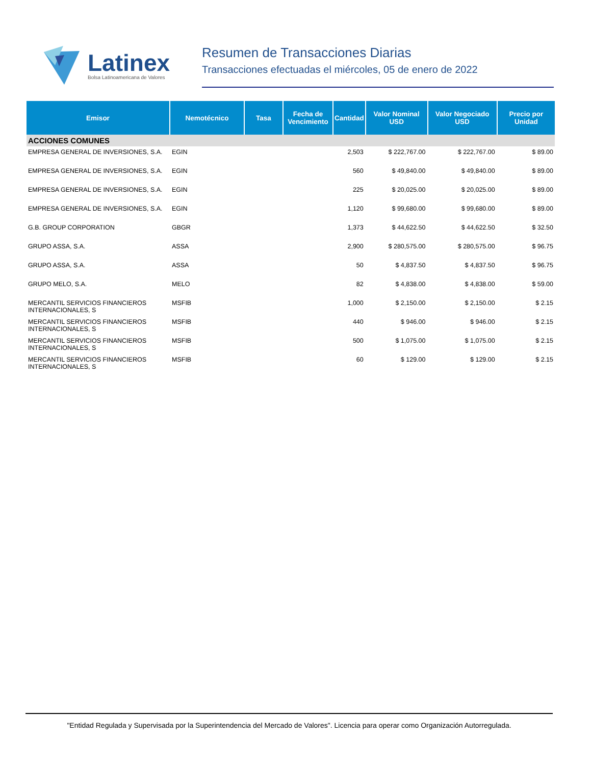Latinex
Bolsa Latinoamericana de Valores
Resumen de Transacciones Diarias
Transacciones efectuadas el miércoles, 05 de enero de 2022
| Emisor | Nemotécnico | Tasa | Fecha de Vencimiento | Cantidad | Valor Nominal USD | Valor Negociado USD | Precio por Unidad |
| --- | --- | --- | --- | --- | --- | --- | --- |
| ACCIONES COMUNES | | | | | | | |
| EMPRESA GENERAL DE INVERSIONES, S.A. | EGIN | | | 2,503 | $ 222,767.00 | $ 222,767.00 | $ 89.00 |
| EMPRESA GENERAL DE INVERSIONES, S.A. | EGIN | | | 560 | $ 49,840.00 | $ 49,840.00 | $ 89.00 |
| EMPRESA GENERAL DE INVERSIONES, S.A. | EGIN | | | 225 | $ 20,025.00 | $ 20,025.00 | $ 89.00 |
| EMPRESA GENERAL DE INVERSIONES, S.A. | EGIN | | | 1,120 | $ 99,680.00 | $ 99,680.00 | $ 89.00 |
| G.B. GROUP CORPORATION | GBGR | | | 1,373 | $ 44,622.50 | $ 44,622.50 | $ 32.50 |
| GRUPO ASSA, S.A. | ASSA | | | 2,900 | $ 280,575.00 | $ 280,575.00 | $ 96.75 |
| GRUPO ASSA, S.A. | ASSA | | | 50 | $ 4,837.50 | $ 4,837.50 | $ 96.75 |
| GRUPO MELO, S.A. | MELO | | | 82 | $ 4,838.00 | $ 4,838.00 | $ 59.00 |
| MERCANTIL SERVICIOS FINANCIEROS INTERNACIONALES, S | MSFIB | | | 1,000 | $ 2,150.00 | $ 2,150.00 | $ 2.15 |
| MERCANTIL SERVICIOS FINANCIEROS INTERNACIONALES, S | MSFIB | | | 440 | $ 946.00 | $ 946.00 | $ 2.15 |
| MERCANTIL SERVICIOS FINANCIEROS INTERNACIONALES, S | MSFIB | | | 500 | $ 1,075.00 | $ 1,075.00 | $ 2.15 |
| MERCANTIL SERVICIOS FINANCIEROS INTERNACIONALES, S | MSFIB | | | 60 | $ 129.00 | $ 129.00 | $ 2.15 |
"Entidad Regulada y Supervisada por la Superintendencia del Mercado de Valores". Licencia para operar como Organización Autorregulada.